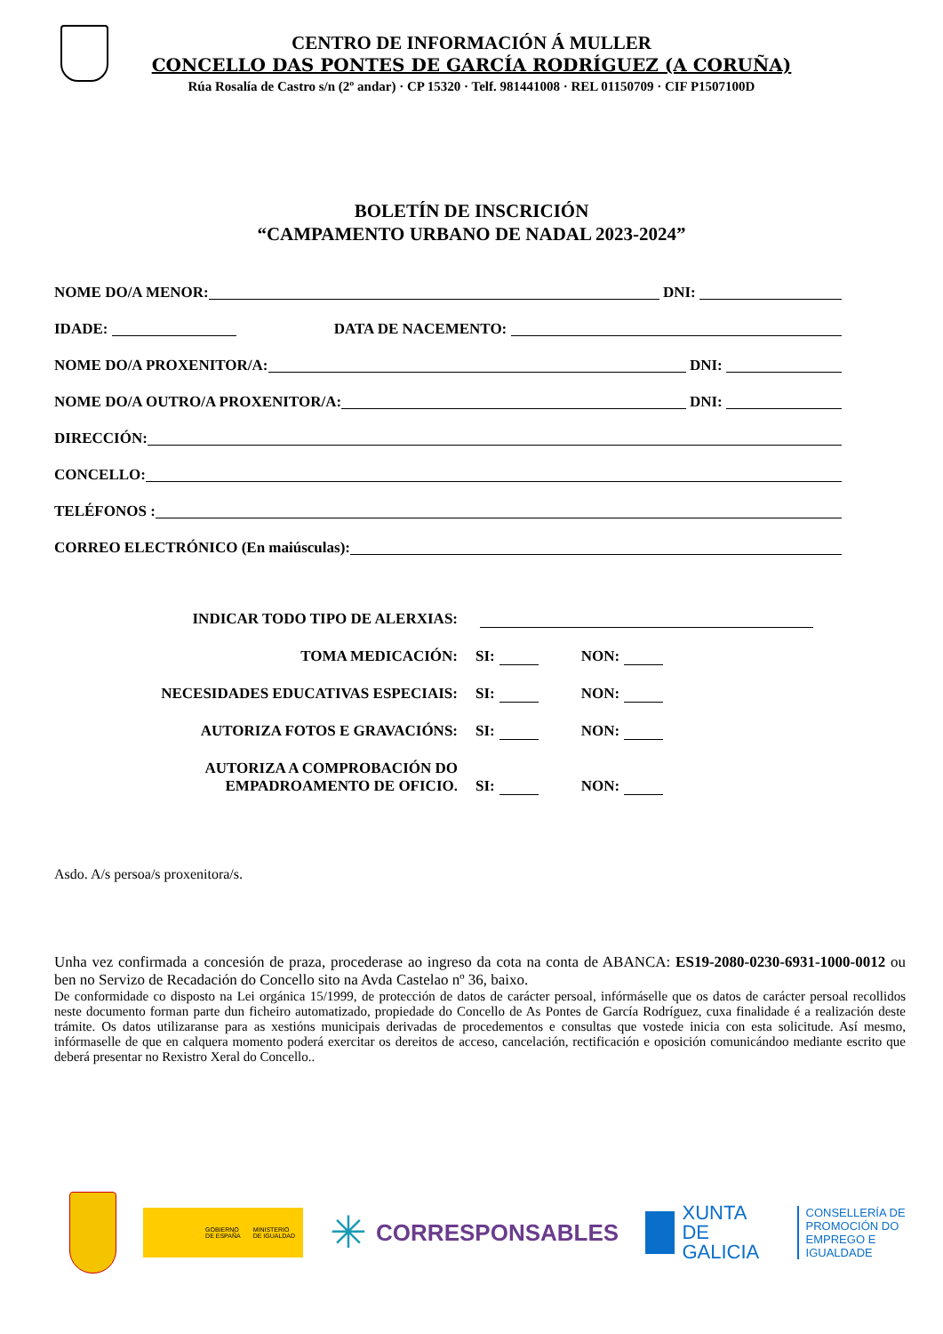CENTRO DE INFORMACIÓN Á MULLER
CONCELLO DAS PONTES DE GARCÍA RODRÍGUEZ (A CORUÑA)
Rúa Rosalía de Castro s/n (2º andar) · CP 15320 · Telf. 981441008 · REL 01150709 · CIF P1507100D
BOLETÍN DE INSCRICIÓN
“CAMPAMENTO URBANO DE NADAL 2023-2024”
NOME DO/A MENOR: DNI:
IDADE: DATA DE NACEMENTO:
NOME DO/A PROXENITOR/A: DNI:
NOME DO/A OUTRO/A PROXENITOR/A: DNI:
DIRECCIÓN:
CONCELLO:
TELÉFONOS :
CORREO ELECTRÓNICO (En maiúsculas):
INDICAR TODO TIPO DE ALERXIAS:
TOMA MEDICACIÓN: SI: NON:
NECESIDADES EDUCATIVAS ESPECIAIS: SI: NON:
AUTORIZA FOTOS E GRAVACIÓNS: SI: NON:
AUTORIZA A COMPROBACIÓN DO
EMPADROAMENTO DE OFICIO. SI: NON:
Asdo. A/s persoa/s proxenitora/s.
Unha vez confirmada a concesión de praza, procederase ao ingreso da cota na conta de ABANCA: ES19-2080-0230-6931-1000-0012 ou ben no Servizo de Recadación do Concello sito na Avda Castelao nº 36, baixo.
De conformidade co disposto na Lei orgánica 15/1999, de protección de datos de carácter persoal, infórmáselle que os datos de carácter persoal recollidos neste documento forman parte dun ficheiro automatizado, propiedade do Concello de As Pontes de García Rodríguez, cuxa finalidade é a realización deste trámite. Os datos utilizaranse para as xestións municipais derivadas de procedementos e consultas que vostede inicia con esta solicitude. Así mesmo, infórmaselle de que en calquera momento poderá exercitar os dereitos de acceso, cancelación, rectificación e oposición comunicándoo mediante escrito que deberá presentar no Rexistro Xeral do Concello..
GOBIERNO
DE ESPAÑA MINISTERIO
DE IGUALDAD
✳ CORRESPONSABLES
XUNTA
DE GALICIA CONSELLERÍA DE
PROMOCIÓN DO
EMPREGO E IGUALDADE